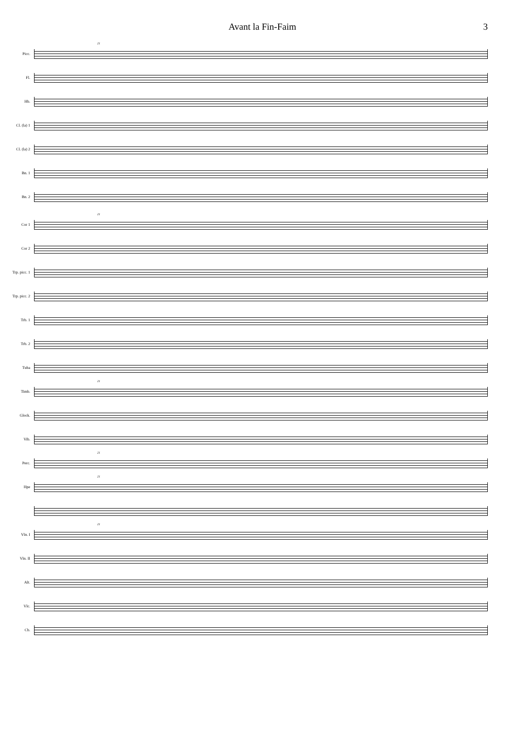Avant la Fin-Faim 3
21
Picc.
Fl.
Hb.
Cl. (la) 1
Cl. (la) 2
Bn. 1
Bn. 2
21
Cor 1
Cor 2
Trp. picc. 1
Trp. picc. 2
Trb. 1
Trb. 2
Tuba
21
Timb.
Glock.
Vib.
21
Perc.
21
Hpe
21
Vln. I
Vln. II
Alt.
Vlc.
Cb.